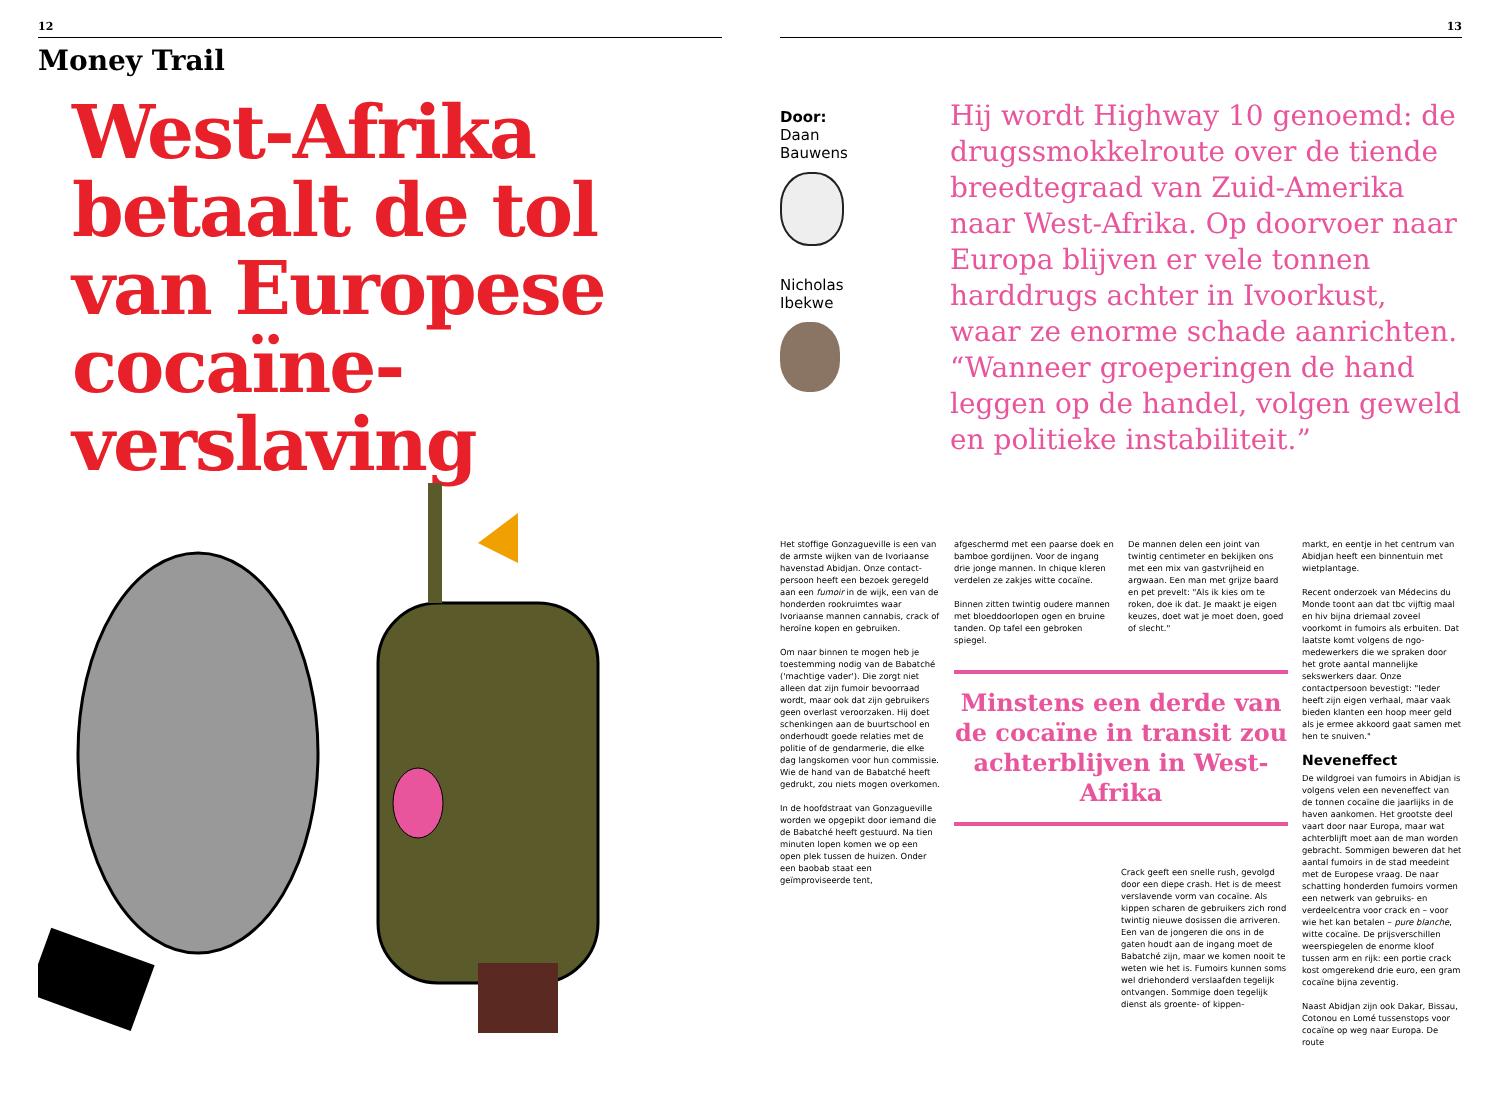12
Money Trail
West-Afrika betaalt de tol van Europese cocaïne-verslaving
13
Door:
Daan
Bauwens
Nicholas
Ibekwe
Hij wordt Highway 10 genoemd: de drugssmokkelroute over de tiende breedtegraad van Zuid-Amerika naar West-Afrika. Op doorvoer naar Europa blijven er vele tonnen harddrugs achter in Ivoorkust, waar ze enorme schade aanrichten. “Wanneer groeperingen de hand leggen op de handel, volgen geweld en politieke instabiliteit.”
Het stoffige Gonzagueville is een van de armste wijken van de Ivoriaanse havenstad Abidjan. Onze contact­persoon heeft een bezoek geregeld aan een fumoir in de wijk, een van de honderden rookruimtes waar Ivoriaanse mannen cannabis, crack of heroïne kopen en gebruiken.
Om naar binnen te mogen heb je toestemming nodig van de Babatché ('machtige vader'). Die zorgt niet alleen dat zijn fumoir bevoorraad wordt, maar ook dat zijn gebruikers geen overlast veroorzaken. Hij doet schenkingen aan de buurtschool en onderhoudt goede relaties met de politie of de gendarmerie, die elke dag langskomen voor hun commissie. Wie de hand van de Babatché heeft gedrukt, zou niets mogen overkomen.
In de hoofdstraat van Gonzagueville worden we opgepikt door iemand die de Babatché heeft gestuurd. Na tien minuten lopen komen we op een open plek tussen de huizen. Onder een bao­bab staat een geïmproviseerde tent,
afgeschermd met een paarse doek en bamboe gordijnen. Voor de ingang drie jonge mannen. In chique kleren ver­delen ze zakjes witte cocaïne.
Binnen zitten twintig oudere mannen met bloeddoorlopen ogen en bruine tanden. Op tafel een gebroken spiegel.
De mannen delen een joint van twintig centimeter en bekijken ons met een mix van gastvrijheid en argwaan. Een man met grijze baard en pet prevelt: "Als ik kies om te roken, doe ik dat. Je maakt je eigen keuzes, doet wat je moet doen, goed of slecht."
Minstens een derde van de cocaïne in transit zou achterblijven in West-Afrika
Crack geeft een snelle rush, gevolgd door een diepe crash. Het is de meest verslavende vorm van cocaïne. Als kippen scharen de gebruikers zich rond twintig nieuwe dosissen die arri­veren. Een van de jongeren die ons in de gaten houdt aan de ingang moet de Babatché zijn, maar we komen nooit te weten wie het is. Fumoirs kunnen soms wel driehonderd verslaafden tegelijk ontvangen. Sommige doen tegelijk dienst als groente- of kippen-
markt, en eentje in het centrum van Abidjan heeft een binnentuin met wietplantage.
Recent onderzoek van Médecins du Monde toont aan dat tbc vijftig maal en hiv bijna driemaal zoveel voorkomt in fumoirs als erbuiten. Dat laatste komt volgens de ngo-medewerkers die we spraken door het grote aantal mannelijke sekswerkers daar. Onze contactpersoon bevestigt: "Ieder heeft zijn eigen verhaal, maar vaak bieden klanten een hoop meer geld als je ermee akkoord gaat samen met hen te snuiven."
Neveneffect
De wildgroei van fumoirs in Abidjan is volgens velen een neveneffect van de tonnen cocaïne die jaarlijks in de haven aankomen. Het grootste deel vaart door naar Europa, maar wat achterblijft moet aan de man worden gebracht. Sommigen beweren dat het aantal fumoirs in de stad meedeint met de Europese vraag. De naar schatting honderden fumoirs vormen een netwerk van gebruiks- en verdeel­centra voor crack en – voor wie het kan betalen – pure blanche, witte cocaïne. De prijsverschillen weerspiegelen de enorme kloof tussen arm en rijk: een portie crack kost omgerekend drie euro, een gram cocaïne bijna zeventig.
Naast Abidjan zijn ook Dakar, Bissau, Cotonou en Lomé tussenstops voor cocaïne op weg naar Europa. De route